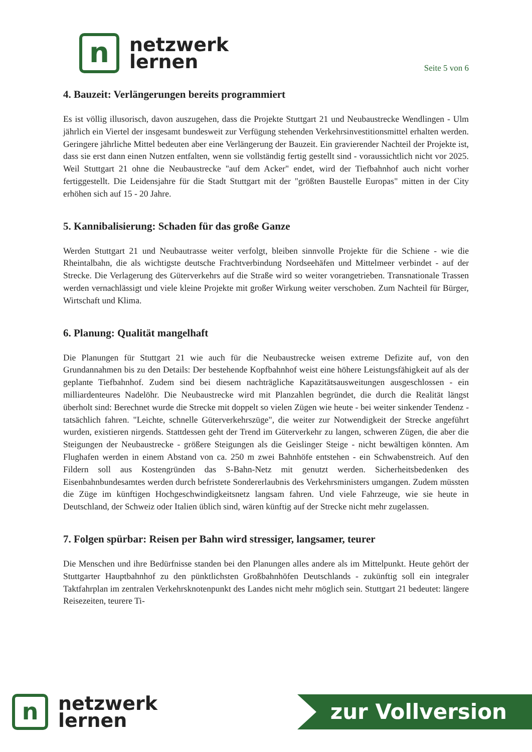n
netzwerk
lernen
Seite 5 von 6
4. Bauzeit: Verlängerungen bereits programmiert
Es ist völlig illusorisch, davon auszugehen, dass die Projekte Stuttgart 21 und Neubaustrecke Wendlingen - Ulm jährlich ein Viertel der insgesamt bundesweit zur Verfügung stehenden Verkehrsinvestitionsmittel erhalten werden. Geringere jährliche Mittel bedeuten aber eine Verlängerung der Bauzeit. Ein gravierender Nachteil der Projekte ist, dass sie erst dann einen Nutzen entfalten, wenn sie vollständig fertig gestellt sind - voraussichtlich nicht vor 2025. Weil Stuttgart 21 ohne die Neubaustrecke "auf dem Acker" endet, wird der Tiefbahnhof auch nicht vorher fertiggestellt. Die Leidensjahre für die Stadt Stuttgart mit der "größten Baustelle Europas" mitten in der City erhöhen sich auf 15 - 20 Jahre.
5. Kannibalisierung: Schaden für das große Ganze
Werden Stuttgart 21 und Neubautrasse weiter verfolgt, bleiben sinnvolle Projekte für die Schiene - wie die Rheintalbahn, die als wichtigste deutsche Frachtverbindung Nordseehäfen und Mittelmeer verbindet - auf der Strecke. Die Verlagerung des Güterverkehrs auf die Straße wird so weiter vorangetrieben. Transnationale Trassen werden vernachlässigt und viele kleine Projekte mit großer Wirkung weiter verschoben. Zum Nachteil für Bürger, Wirtschaft und Klima.
6. Planung: Qualität mangelhaft
Die Planungen für Stuttgart 21 wie auch für die Neubaustrecke weisen extreme Defizite auf, von den Grundannahmen bis zu den Details: Der bestehende Kopfbahnhof weist eine höhere Leistungsfähigkeit auf als der geplante Tiefbahnhof. Zudem sind bei diesem nachträgliche Kapazitätsausweitungen ausgeschlossen - ein milliardenteures Nadelöhr. Die Neubaustrecke wird mit Planzahlen begründet, die durch die Realität längst überholt sind: Berechnet wurde die Strecke mit doppelt so vielen Zügen wie heute - bei weiter sinkender Tendenz - tatsächlich fahren. "Leichte, schnelle Güterverkehrszüge", die weiter zur Notwendigkeit der Strecke angeführt wurden, existieren nirgends. Stattdessen geht der Trend im Güterverkehr zu langen, schweren Zügen, die aber die Steigungen der Neubaustrecke - größere Steigungen als die Geislinger Steige - nicht bewältigen könnten. Am Flughafen werden in einem Abstand von ca. 250 m zwei Bahnhöfe entstehen - ein Schwabenstreich. Auf den Fildern soll aus Kostengründen das S-Bahn-Netz mit genutzt werden. Sicherheitsbedenken des Eisenbahnbundesamtes werden durch befristete Sondererlaubnis des Verkehrsministers umgangen. Zudem müssten die Züge im künftigen Hochgeschwindigkeitsnetz langsam fahren. Und viele Fahrzeuge, wie sie heute in Deutschland, der Schweiz oder Italien üblich sind, wären künftig auf der Strecke nicht mehr zugelassen.
7. Folgen spürbar: Reisen per Bahn wird stressiger, langsamer, teurer
Die Menschen und ihre Bedürfnisse standen bei den Planungen alles andere als im Mittelpunkt. Heute gehört der Stuttgarter Hauptbahnhof zu den pünktlichsten Großbahnhöfen Deutschlands - zukünftig soll ein integraler Taktfahrplan im zentralen Verkehrsknotenpunkt des Landes nicht mehr möglich sein. Stuttgart 21 bedeutet: längere Reisezeiten, teurere Ti-
n
netzwerk
lernen
zur Vollversion